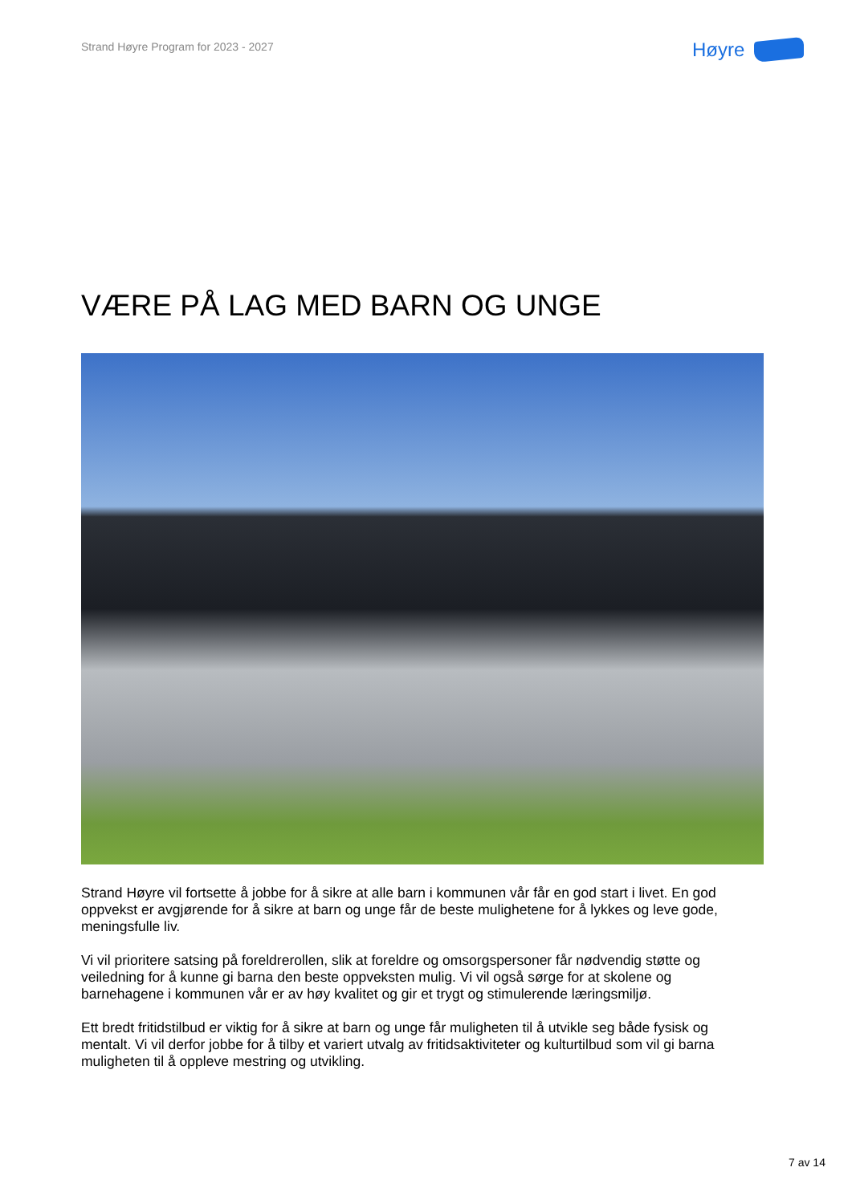Strand Høyre Program for 2023 - 2027
Høyre
VÆRE PÅ LAG MED BARN OG UNGE
Strand Høyre vil fortsette å jobbe for å sikre at alle barn i kommunen vår får en god start i livet. En god oppvekst er avgjørende for å sikre at barn og unge får de beste mulighetene for å lykkes og leve gode, meningsfulle liv.
Vi vil prioritere satsing på foreldrerollen, slik at foreldre og omsorgspersoner får nødvendig støtte og veiledning for å kunne gi barna den beste oppveksten mulig. Vi vil også sørge for at skolene og barnehagene i kommunen vår er av høy kvalitet og gir et trygt og stimulerende læringsmiljø.
Ett bredt fritidstilbud er viktig for å sikre at barn og unge får muligheten til å utvikle seg både fysisk og mentalt. Vi vil derfor jobbe for å tilby et variert utvalg av fritidsaktiviteter og kulturtilbud som vil gi barna muligheten til å oppleve mestring og utvikling.
7 av 14